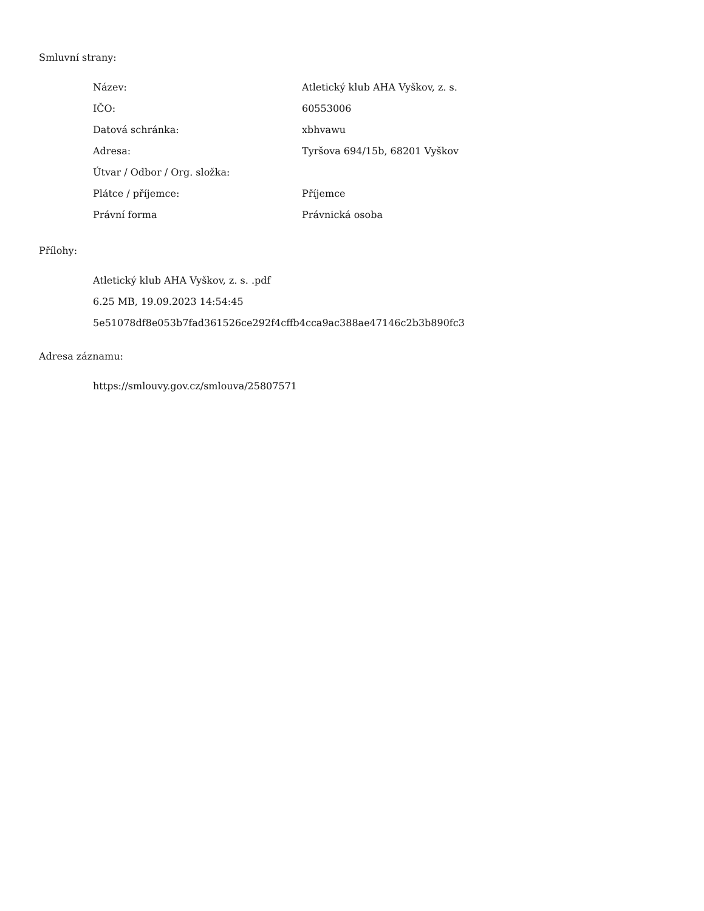Smluvní strany:
| Název: | Atletický klub AHA Vyškov, z. s. |
| IČO: | 60553006 |
| Datová schránka: | xbhvawu |
| Adresa: | Tyršova 694/15b, 68201 Vyškov |
| Útvar / Odbor / Org. složka: | |
| Plátce / příjemce: | Příjemce |
| Právní forma | Právnická osoba |
Přílohy:
Atletický klub AHA Vyškov, z. s. .pdf
6.25 MB, 19.09.2023 14:54:45
5e51078df8e053b7fad361526ce292f4cffb4cca9ac388ae47146c2b3b890fc3
Adresa záznamu:
https://smlouvy.gov.cz/smlouva/25807571